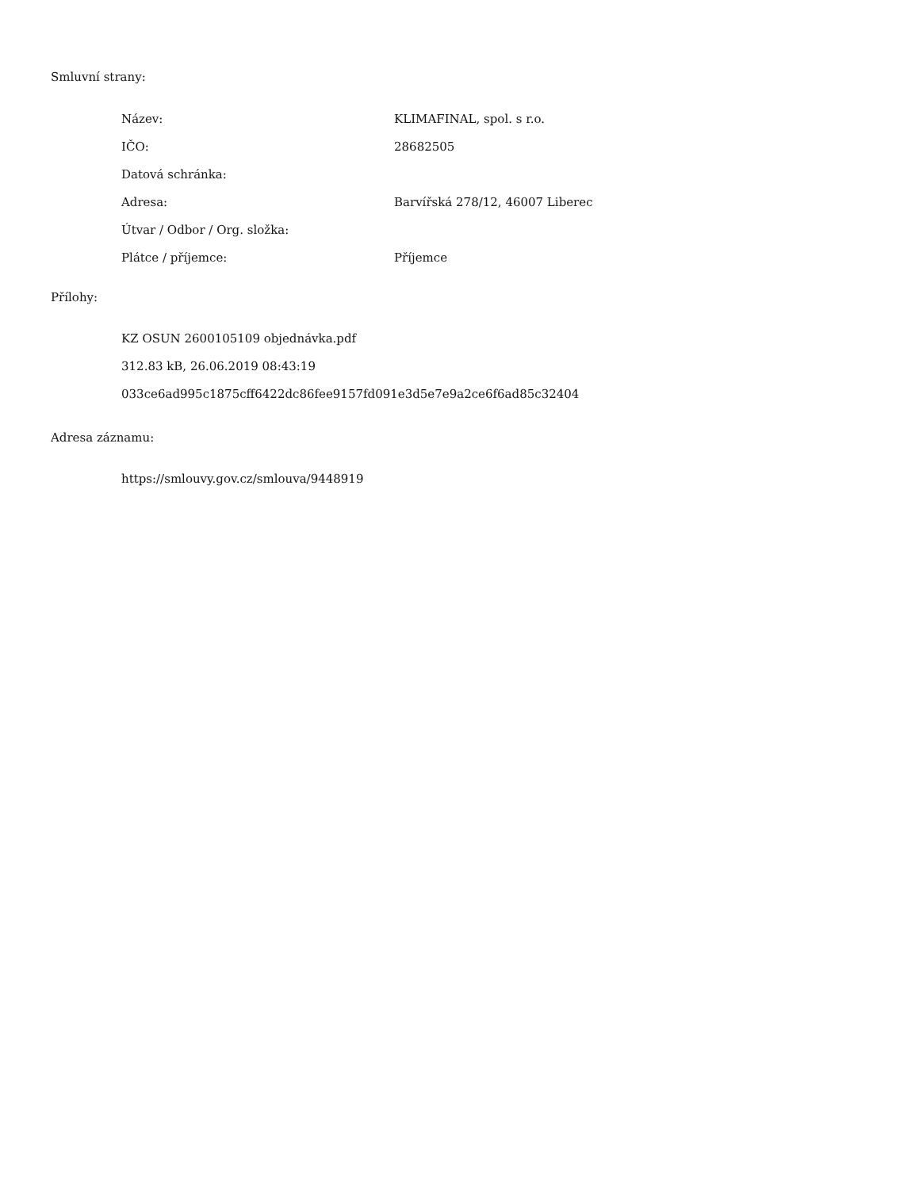Smluvní strany:
| Název: | KLIMAFINAL, spol. s r.o. |
| IČO: | 28682505 |
| Datová schránka: | |
| Adresa: | Barvířská 278/12, 46007 Liberec |
| Útvar / Odbor / Org. složka: | |
| Plátce / příjemce: | Příjemce |
Přílohy:
KZ OSUN 2600105109 objednávka.pdf
312.83 kB, 26.06.2019 08:43:19
033ce6ad995c1875cff6422dc86fee9157fd091e3d5e7e9a2ce6f6ad85c32404
Adresa záznamu:
https://smlouvy.gov.cz/smlouva/9448919